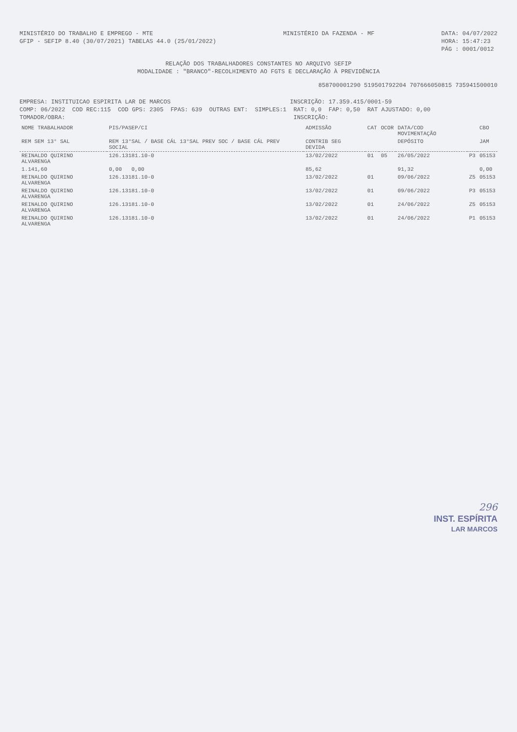MINISTÉRIO DO TRABALHO E EMPREGO - MTE
GFIP - SEFIP 8.40 (30/07/2021) TABELAS 44.0 (25/01/2022)
MINISTÉRIO DA FAZENDA - MF
DATA: 04/07/2022
HORA: 15:47:23
PÁG : 0001/0012
RELAÇÃO DOS TRABALHADORES CONSTANTES NO ARQUIVO SEFIP
MODALIDADE : "BRANCO"-RECOLHIMENTO AO FGTS E DECLARAÇÃO À PREVIDÊNCIA
858700001290 519501792204 707666050815 735941500010
EMPRESA: INSTITUICAO ESPIRITA LAR DE MARCOS INSCRIÇÃO: 17.359.415/0001-59
COMP: 06/2022 COD REC:115 COD GPS: 2305 FPAS: 639 OUTRAS ENT: SIMPLES:1 RAT: 0,0 FAP: 0,50 RAT AJUSTADO: 0,00
TOMADOR/OBRA: INSCRIÇÃO:
| NOME TRABALHADOR | PIS/PASEP/CI | ADMISSÃO | CAT | OCOR | DATA/COD MOVIMENTAÇÃO | | CBO |
| --- | --- | --- | --- | --- | --- | --- | --- |
| REM SEM 13° SAL | REM 13°SAL / BASE CÁL 13°SAL PREV SOC / BASE CÁL PREV SOCIAL | CONTRIB SEG DEVIDA | | | DEPÓSITO | | JAM |
| REINALDO QUIRINO ALVARENGA | 126.13181.10-0 | 13/02/2022 | 01 | 05 | 26/05/2022 | P3 | 05153 |
| 1.141,60 | 0,00 0,00 | 85,62 | | | 91,32 | | 0,00 |
| REINALDO QUIRINO ALVARENGA | 126.13181.10-0 | 13/02/2022 | 01 | | 09/06/2022 | Z5 | 05153 |
| REINALDO QUIRINO ALVARENGA | 126.13181.10-0 | 13/02/2022 | 01 | | 09/06/2022 | P3 | 05153 |
| REINALDO QUIRINO ALVARENGA | 126.13181.10-0 | 13/02/2022 | 01 | | 24/06/2022 | Z5 | 05153 |
| REINALDO QUIRINO ALVARENGA | 126.13181.10-0 | 13/02/2022 | 01 | | 24/06/2022 | P1 | 05153 |
296
INST. ESPÍRITA
LAR MARCOS